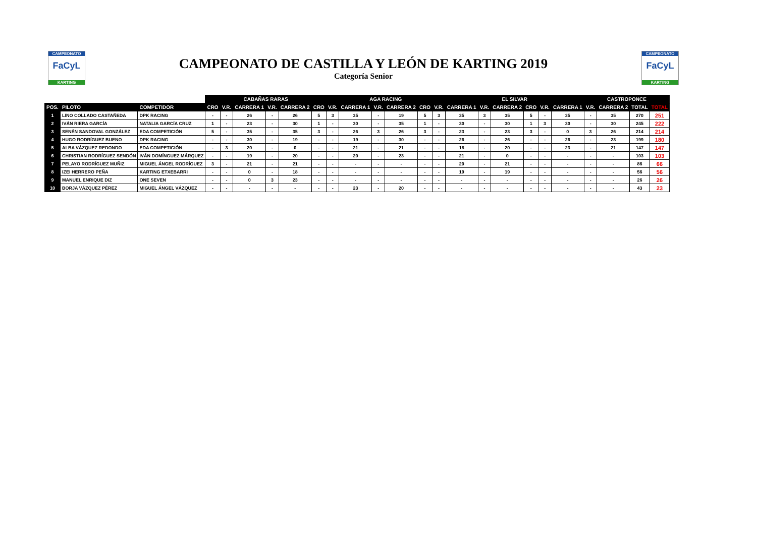CAMPEONATO
FaCyL
KARTING
CAMPEONATO DE CASTILLA Y LEÓN DE KARTING 2019
Categoría Senior
CAMPEONATO
FaCyL
KARTING
| | | | CABAÑAS RARAS | | | | | | AGA RACING | | | | | | EL SILVAR | | | | | | CASTROPONCE | | | | |
| POS. | PILOTO | COMPETIDOR | CRO | V.R. | CARRERA 1 | V.R. | CARRERA 2 | CRO | V.R. | CARRERA 1 | V.R. | CARRERA 2 | CRO | V.R. | CARRERA 1 | V.R. | CARRERA 2 | CRO | V.R. | CARRERA 1 | V.R. | CARRERA 2 | TOTAL | TOTAL | |
| 1 | LINO COLLADO CASTAÑEDA | DPK RACING | - | - | 26 | - | 26 | 5 | 3 | 35 | - | 19 | 5 | 3 | 35 | 3 | 35 | 5 | - | 35 | - | 35 | 270 | 251 | |
| 2 | IVÁN RIERA GARCÍA | NATALIA GARCÍA CRUZ | 1 | - | 23 | - | 30 | 1 | - | 30 | - | 35 | 1 | - | 30 | - | 30 | 1 | 3 | 30 | - | 30 | 245 | 222 | |
| 3 | SENÉN SANDOVAL GONZÁLEZ | EDA COMPETICIÓN | 5 | - | 35 | - | 35 | 3 | - | 26 | 3 | 26 | 3 | - | 23 | - | 23 | 3 | - | 0 | 3 | 26 | 214 | 214 | |
| 4 | HUGO RODRÍGUEZ BUENO | DPK RACING | - | - | 30 | - | 19 | - | - | 19 | - | 30 | - | - | 26 | - | 26 | - | - | 26 | - | 23 | 199 | 180 | |
| 5 | ALBA VÁZQUEZ REDONDO | EDA COMPETICIÓN | - | 3 | 20 | - | 0 | - | - | 21 | - | 21 | - | - | 18 | - | 20 | - | - | 23 | - | 21 | 147 | 147 | |
| 6 | CHRISTIAN RODRÍGUEZ SENDÓN | IVÁN DOMÍNGUEZ MÁRQUEZ | - | - | 19 | - | 20 | - | - | 20 | - | 23 | - | - | 21 | - | 0 | - | - | - | - | - | 103 | 103 | |
| 7 | PELAYO RODRÍGUEZ MUÑIZ | MIGUEL ÁNGEL RODRÍGUEZ | 3 | - | 21 | - | 21 | - | - | - | - | - | - | - | 20 | - | 21 | - | - | - | - | - | 86 | 66 | |
| 8 | IZEI HERRERO PEÑA | KARTING ETXEBARRI | - | - | 0 | - | 18 | - | - | - | - | - | - | - | 19 | - | 19 | - | - | - | - | - | 56 | 56 | |
| 9 | MANUEL ENRIQUE DIZ | ONE SEVEN | - | - | 0 | 3 | 23 | - | - | - | - | - | - | - | - | - | - | - | - | - | - | - | 26 | 26 | |
| 10 | BORJA VÁZQUEZ PÉREZ | MIGUEL ÁNGEL VÁZQUEZ | - | - | - | - | - | - | - | 23 | - | 20 | - | - | - | - | - | - | - | - | - | - | 43 | 23 | |